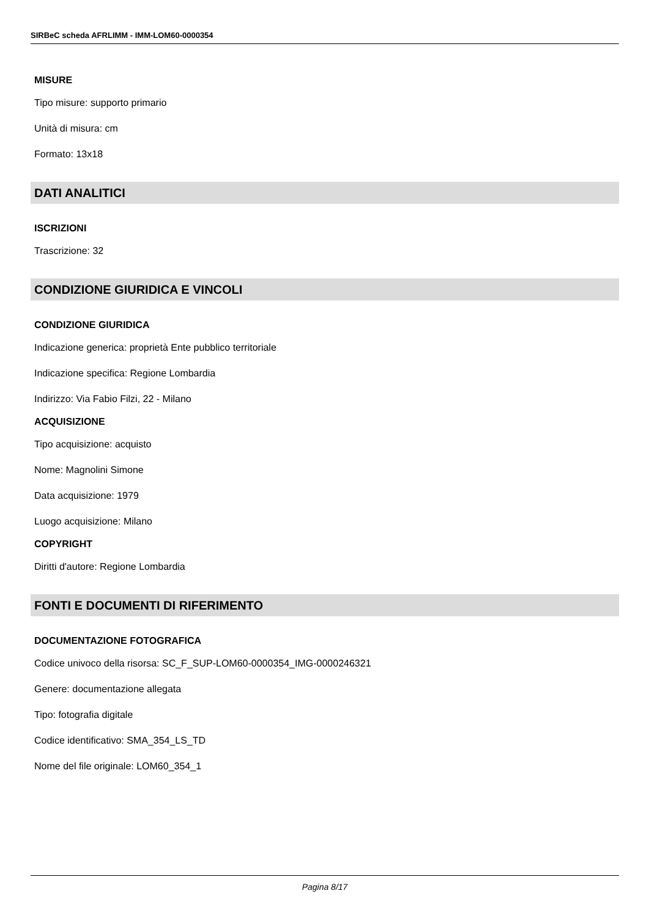SIRBeC scheda AFRLIMM - IMM-LOM60-0000354
MISURE
Tipo misure: supporto primario
Unità di misura: cm
Formato: 13x18
DATI ANALITICI
ISCRIZIONI
Trascrizione: 32
CONDIZIONE GIURIDICA E VINCOLI
CONDIZIONE GIURIDICA
Indicazione generica: proprietà Ente pubblico territoriale
Indicazione specifica: Regione Lombardia
Indirizzo: Via Fabio Filzi, 22 - Milano
ACQUISIZIONE
Tipo acquisizione: acquisto
Nome: Magnolini Simone
Data acquisizione: 1979
Luogo acquisizione: Milano
COPYRIGHT
Diritti d'autore: Regione Lombardia
FONTI E DOCUMENTI DI RIFERIMENTO
DOCUMENTAZIONE FOTOGRAFICA
Codice univoco della risorsa: SC_F_SUP-LOM60-0000354_IMG-0000246321
Genere: documentazione allegata
Tipo: fotografia digitale
Codice identificativo: SMA_354_LS_TD
Nome del file originale: LOM60_354_1
Pagina 8/17